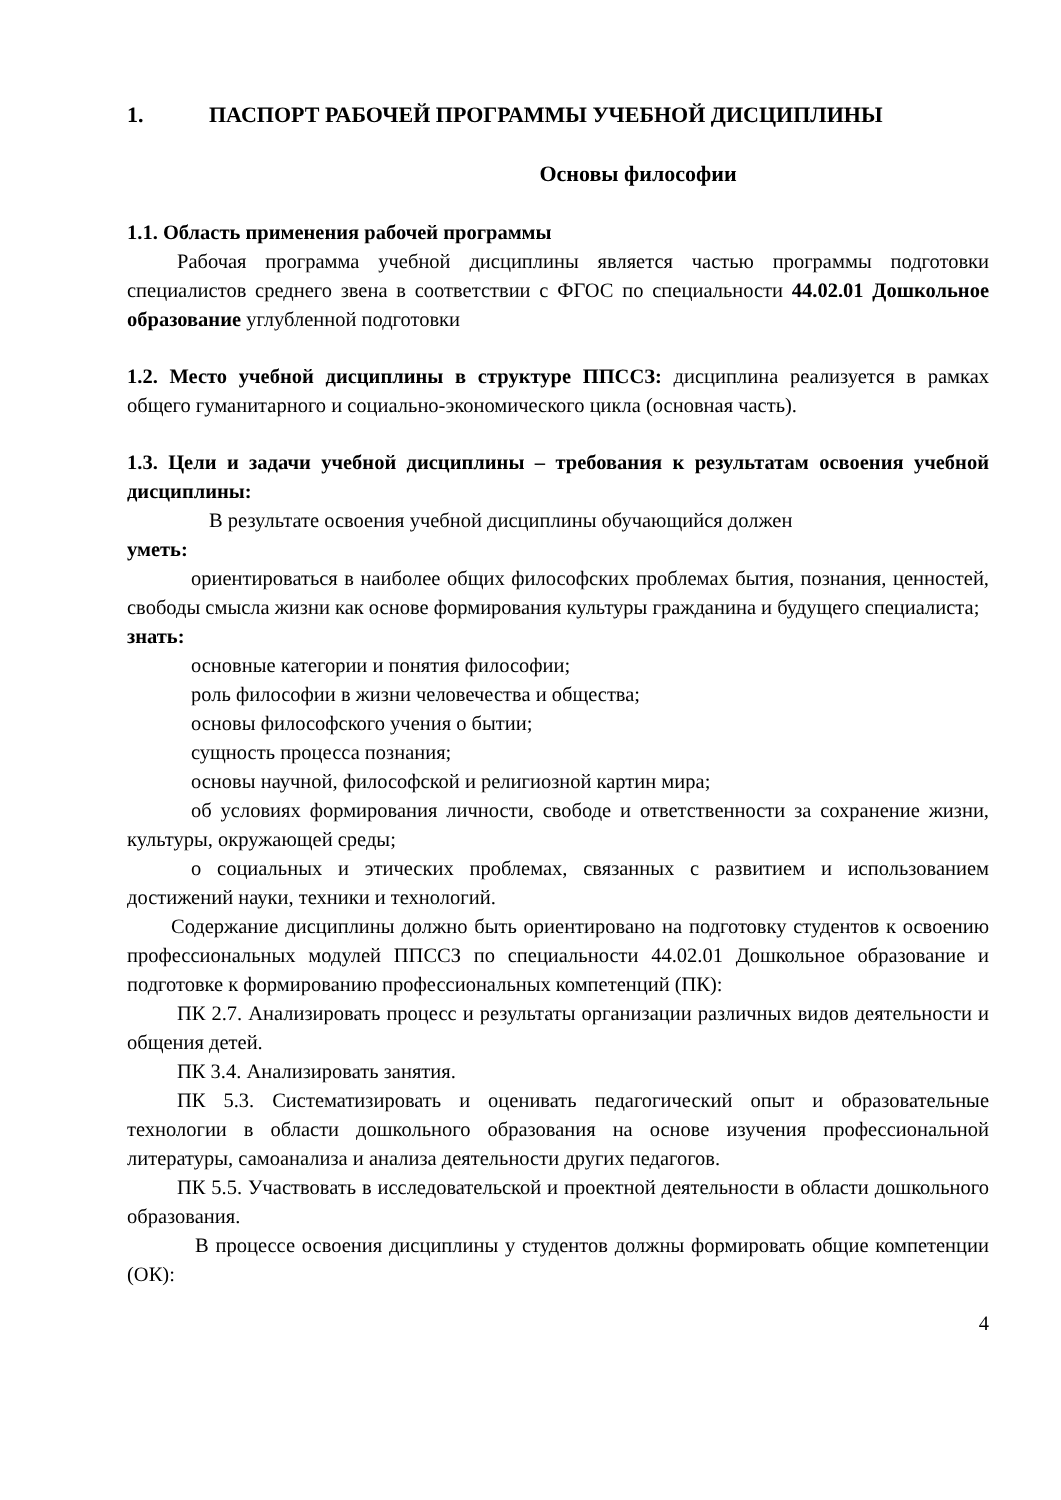1. ПАСПОРТ РАБОЧЕЙ ПРОГРАММЫ УЧЕБНОЙ ДИСЦИПЛИНЫ
Основы философии
1.1. Область применения рабочей программы
Рабочая программа учебной дисциплины является частью программы подготовки специалистов среднего звена в соответствии с ФГОС по специальности 44.02.01 Дошкольное образование углубленной подготовки
1.2. Место учебной дисциплины в структуре ППССЗ: дисциплина реализуется в рамках общего гуманитарного и социально-экономического цикла (основная часть).
1.3. Цели и задачи учебной дисциплины – требования к результатам освоения учебной дисциплины:
В результате освоения учебной дисциплины обучающийся должен
уметь:
ориентироваться в наиболее общих философских проблемах бытия, познания, ценностей, свободы смысла жизни как основе формирования культуры гражданина и будущего специалиста;
знать:
основные категории и понятия философии;
роль философии в жизни человечества и общества;
основы философского учения о бытии;
сущность процесса познания;
основы научной, философской и религиозной картин мира;
об условиях формирования личности, свободе и ответственности за сохранение жизни, культуры, окружающей среды;
о социальных и этических проблемах, связанных с развитием и использованием достижений науки, техники и технологий.
Содержание дисциплины должно быть ориентировано на подготовку студентов к освоению профессиональных модулей ППССЗ по специальности 44.02.01 Дошкольное образование и подготовке к формированию профессиональных компетенций (ПК):
ПК 2.7. Анализировать процесс и результаты организации различных видов деятельности и общения детей.
ПК 3.4. Анализировать занятия.
ПК 5.3. Систематизировать и оценивать педагогический опыт и образовательные технологии в области дошкольного образования на основе изучения профессиональной литературы, самоанализа и анализа деятельности других педагогов.
ПК 5.5. Участвовать в исследовательской и проектной деятельности в области дошкольного образования.
В процессе освоения дисциплины у студентов должны формировать общие компетенции (ОК):
4